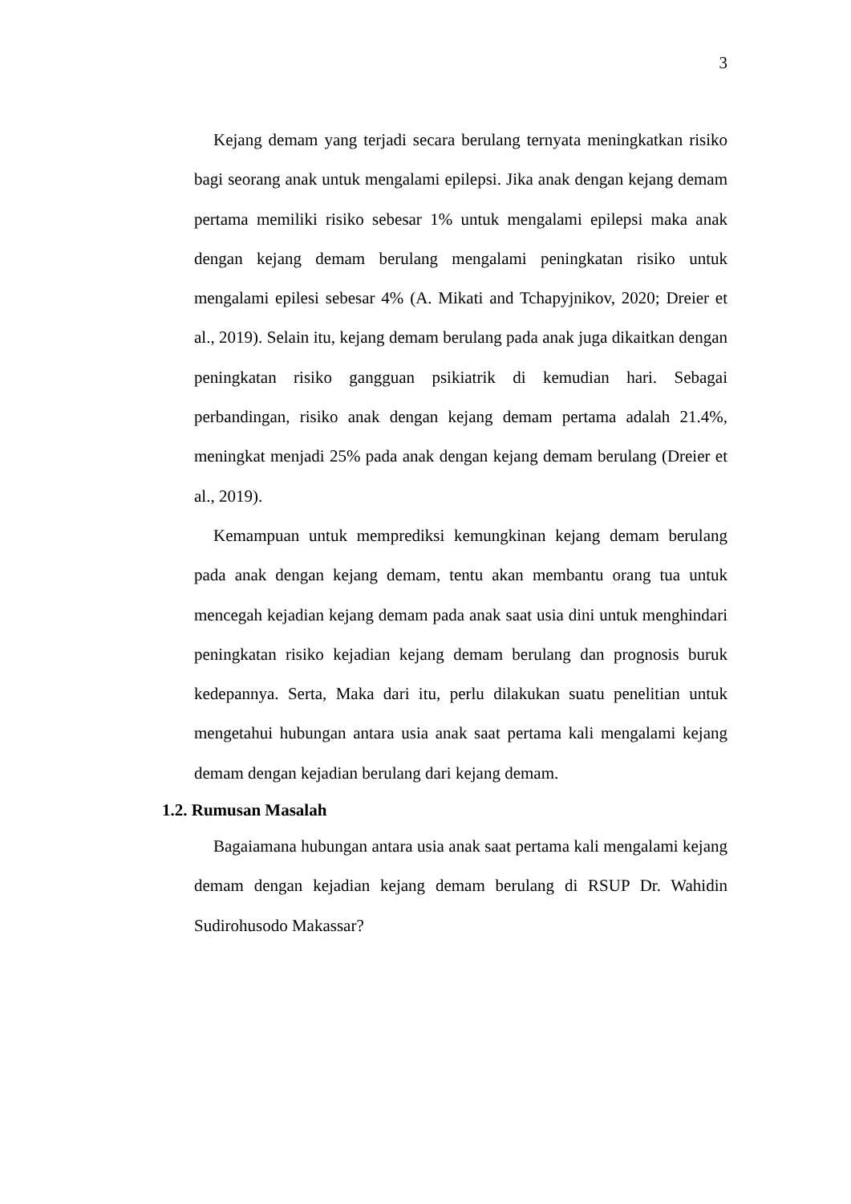3
Kejang demam yang terjadi secara berulang ternyata meningkatkan risiko bagi seorang anak untuk mengalami epilepsi. Jika anak dengan kejang demam pertama memiliki risiko sebesar 1% untuk mengalami epilepsi maka anak dengan kejang demam berulang mengalami peningkatan risiko untuk mengalami epilesi sebesar 4% (A. Mikati and Tchapyjnikov, 2020; Dreier et al., 2019). Selain itu, kejang demam berulang pada anak juga dikaitkan dengan peningkatan risiko gangguan psikiatrik di kemudian hari. Sebagai perbandingan, risiko anak dengan kejang demam pertama adalah 21.4%, meningkat menjadi 25% pada anak dengan kejang demam berulang (Dreier et al., 2019).
Kemampuan untuk memprediksi kemungkinan kejang demam berulang pada anak dengan kejang demam, tentu akan membantu orang tua untuk mencegah kejadian kejang demam pada anak saat usia dini untuk menghindari peningkatan risiko kejadian kejang demam berulang dan prognosis buruk kedepannya. Serta, Maka dari itu, perlu dilakukan suatu penelitian untuk mengetahui hubungan antara usia anak saat pertama kali mengalami kejang demam dengan kejadian berulang dari kejang demam.
1.2. Rumusan Masalah
Bagaiamana hubungan antara usia anak saat pertama kali mengalami kejang demam dengan kejadian kejang demam berulang di RSUP Dr. Wahidin Sudirohusodo Makassar?